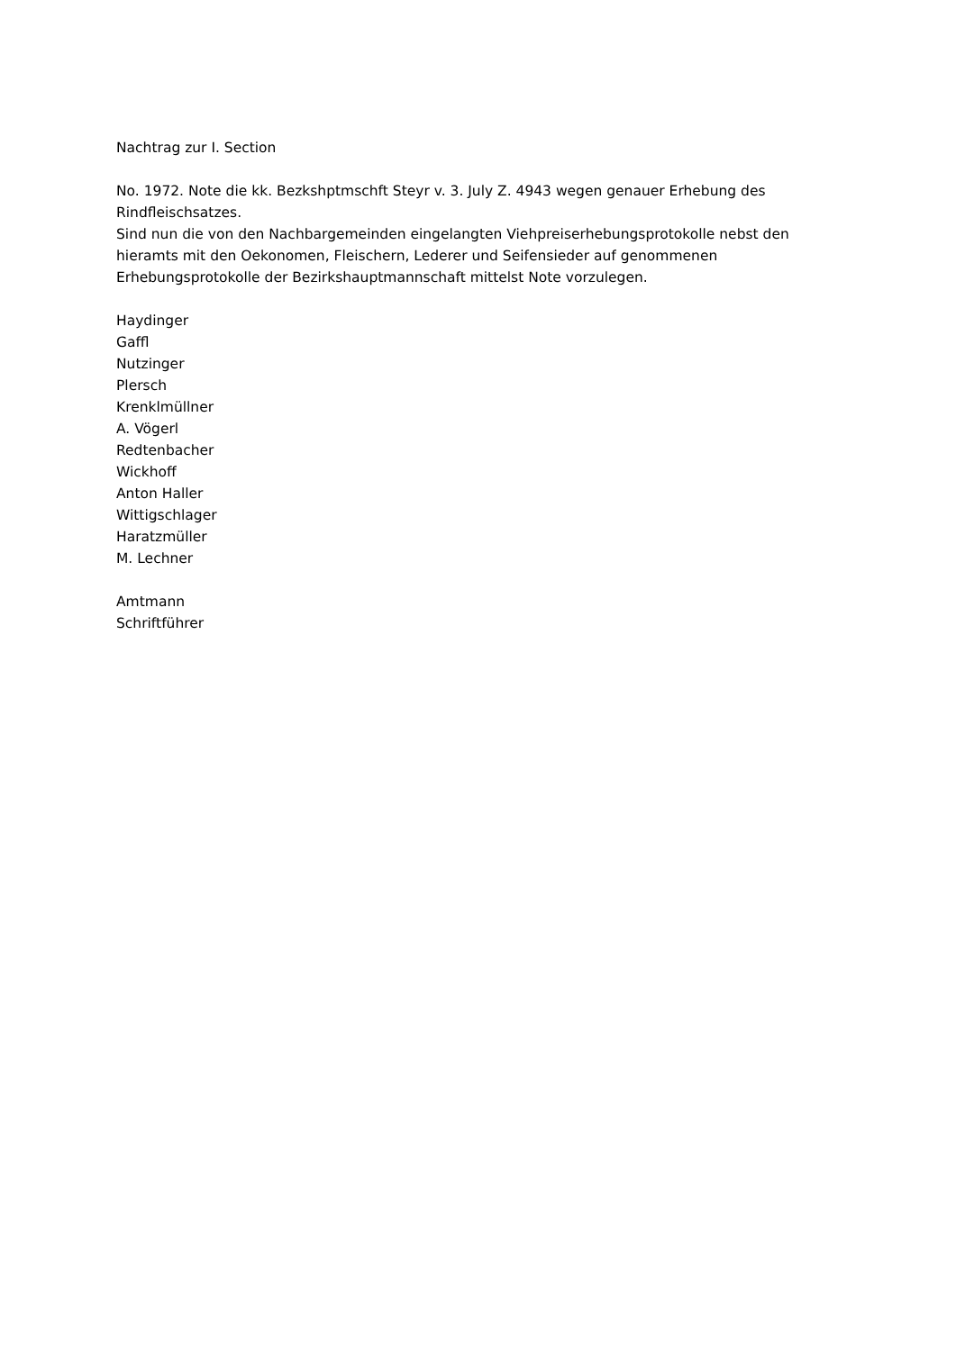Nachtrag zur I. Section
No. 1972. Note die kk. Bezkshptmschft Steyr v. 3. July Z. 4943 wegen genauer Erhebung des Rindfleischsatzes.
Sind nun die von den Nachbargemeinden eingelangten Viehpreiserhebungsprotokolle nebst den hieramts mit den Oekonomen, Fleischern, Lederer und Seifensieder auf genommenen Erhebungsprotokolle der Bezirkshauptmannschaft mittelst Note vorzulegen.
Haydinger
Gaffl
Nutzinger
Plersch
Krenklmüllner
A. Vögerl
Redtenbacher
Wickhoff
Anton Haller
Wittigschlager
Haratzmüller
M. Lechner
Amtmann
Schriftführer